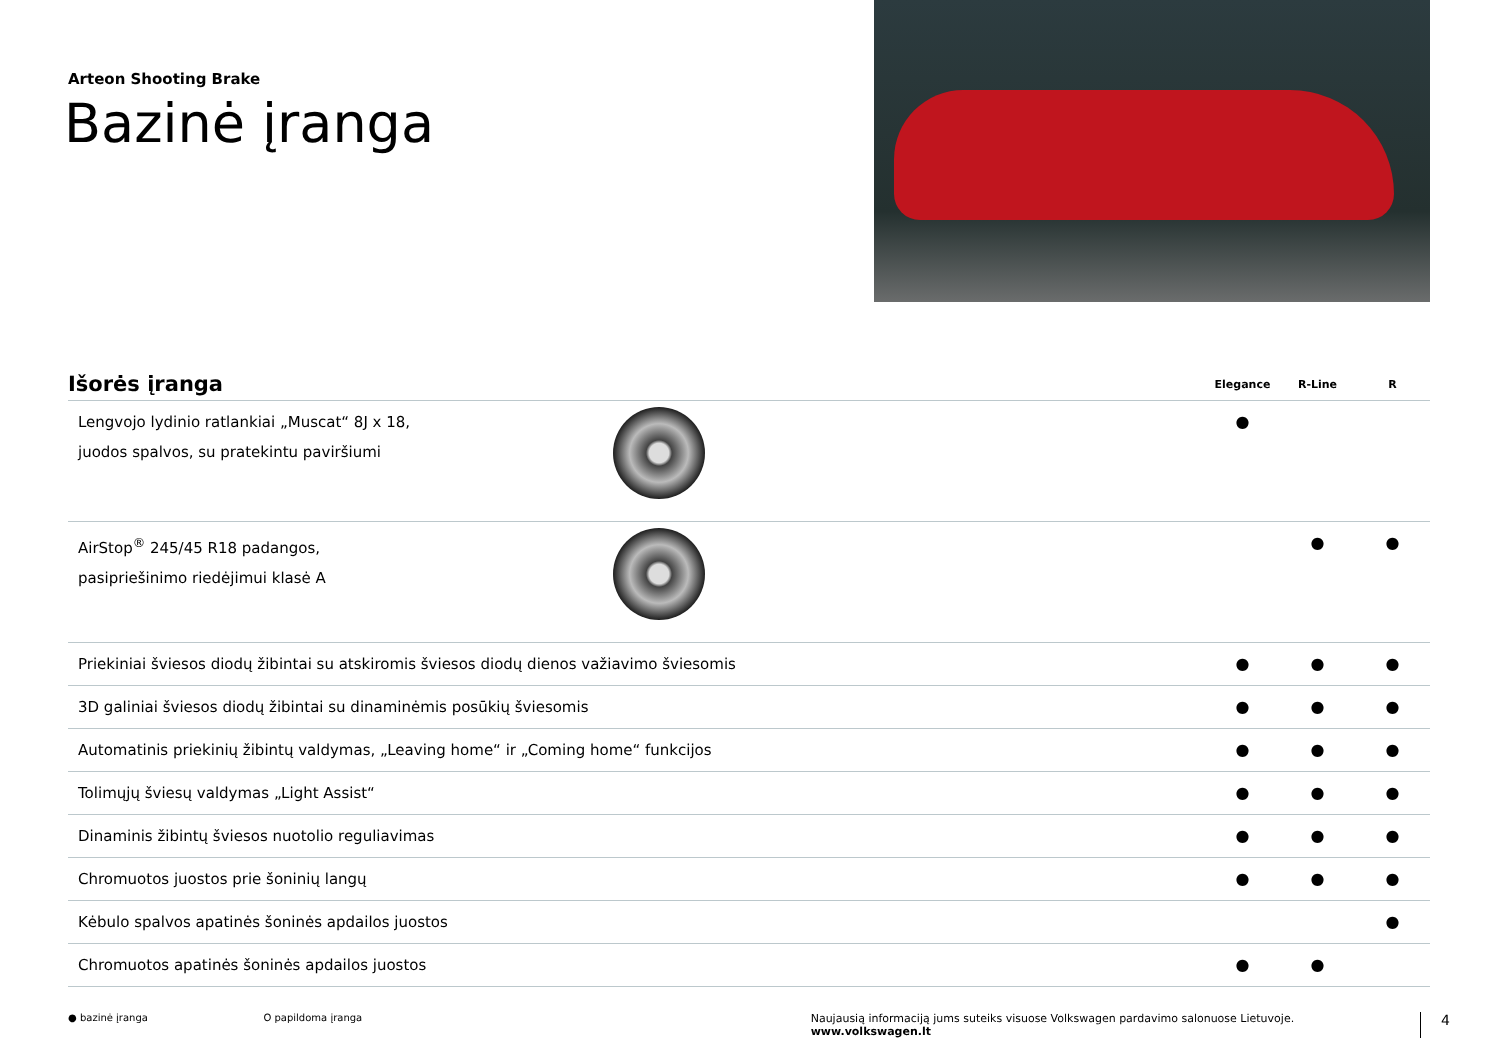Arteon Shooting Brake
Bazinė įranga
| Išorės įranga | | Elegance | R-Line | R |
| --- | --- | --- | --- | --- |
| Lengvojo lydinio ratlankiai „Muscat“ 8J x 18, juodos spalvos, su pratekintu paviršiumi | | ● | | |
| AirStop<sup>®</sup> 245/45 R18 padangos, pasipriešinimo riedėjimui klasė A | | | ● | ● |
| Priekiniai šviesos diodų žibintai su atskiromis šviesos diodų dienos važiavimo šviesomis | | ● | ● | ● |
| 3D galiniai šviesos diodų žibintai su dinaminėmis posūkių šviesomis | | ● | ● | ● |
| Automatinis priekinių žibintų valdymas, „Leaving home“ ir „Coming home“ funkcijos | | ● | ● | ● |
| Tolimųjų šviesų valdymas „Light Assist“ | | ● | ● | ● |
| Dinaminis žibintų šviesos nuotolio reguliavimas | | ● | ● | ● |
| Chromuotos juostos prie šoninių langų | | ● | ● | ● |
| Kėbulo spalvos apatinės šoninės apdailos juostos | | | | ● |
| Chromuotos apatinės šoninės apdailos juostos | | ● | ● | |
● bazinė įranga O papildoma įranga Naujausią informaciją jums suteiks visuose Volkswagen pardavimo salonuose Lietuvoje. www.volkswagen.lt 4